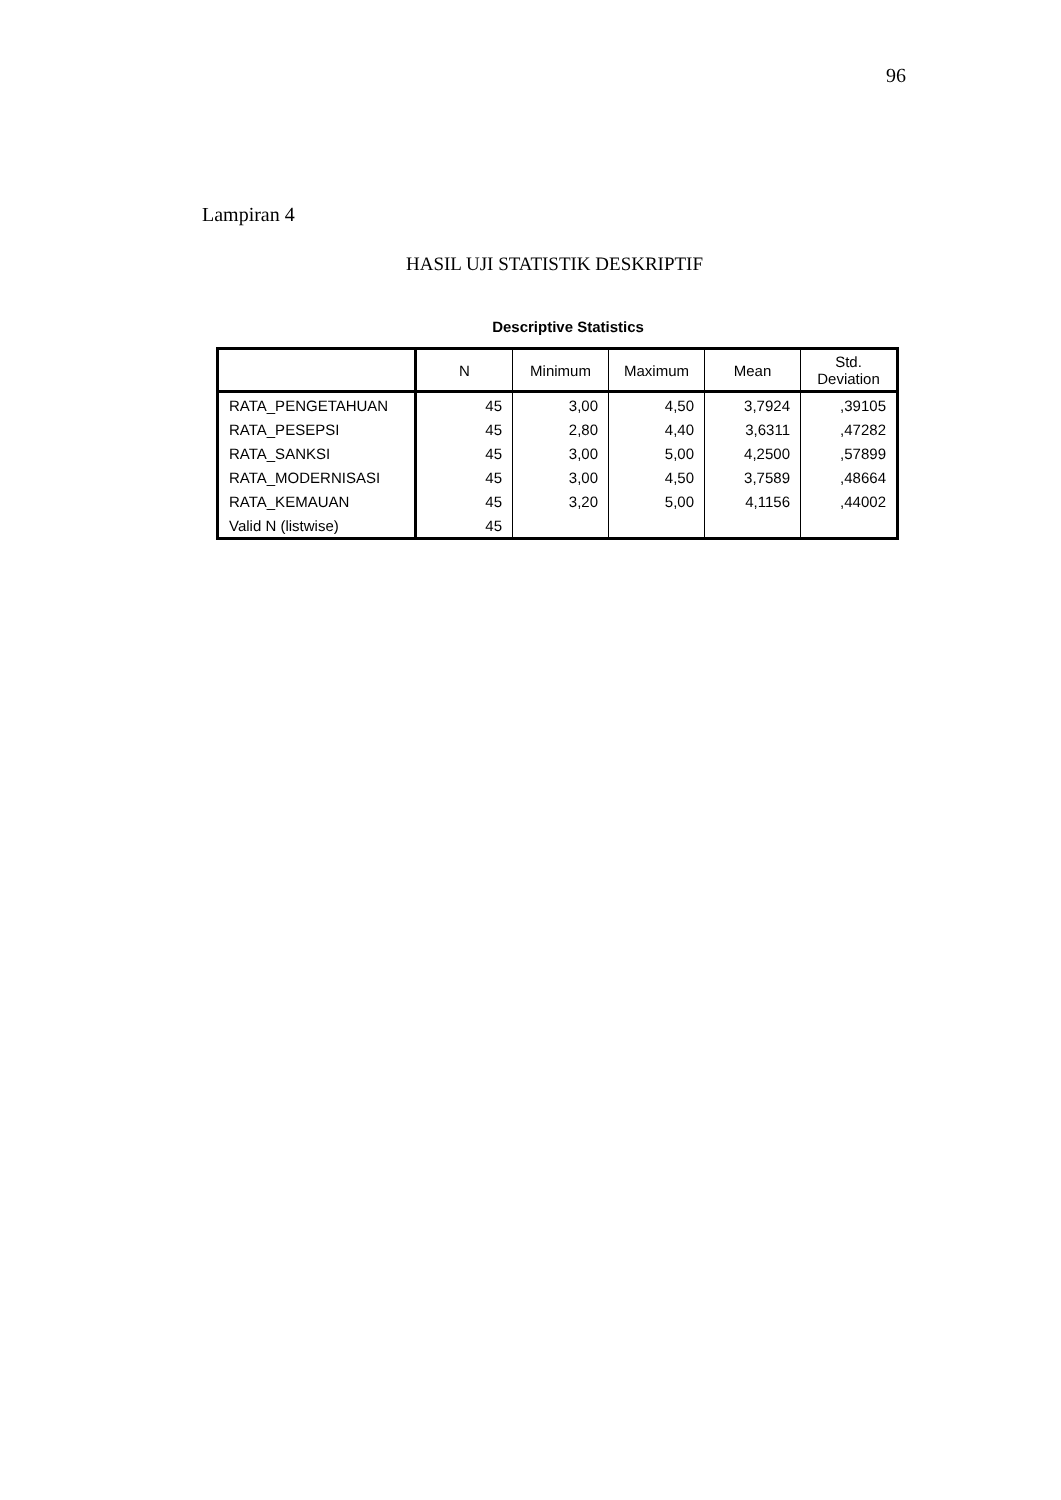96
Lampiran 4
HASIL UJI STATISTIK DESKRIPTIF
Descriptive Statistics
| | N | Minimum | Maximum | Mean | Std. Deviation |
| --- | --- | --- | --- | --- | --- |
| RATA_PENGETAHUAN | 45 | 3,00 | 4,50 | 3,7924 | ,39105 |
| RATA_PESEPSI | 45 | 2,80 | 4,40 | 3,6311 | ,47282 |
| RATA_SANKSI | 45 | 3,00 | 5,00 | 4,2500 | ,57899 |
| RATA_MODERNISASI | 45 | 3,00 | 4,50 | 3,7589 | ,48664 |
| RATA_KEMAUAN | 45 | 3,20 | 5,00 | 4,1156 | ,44002 |
| Valid N (listwise) | 45 | | | | |